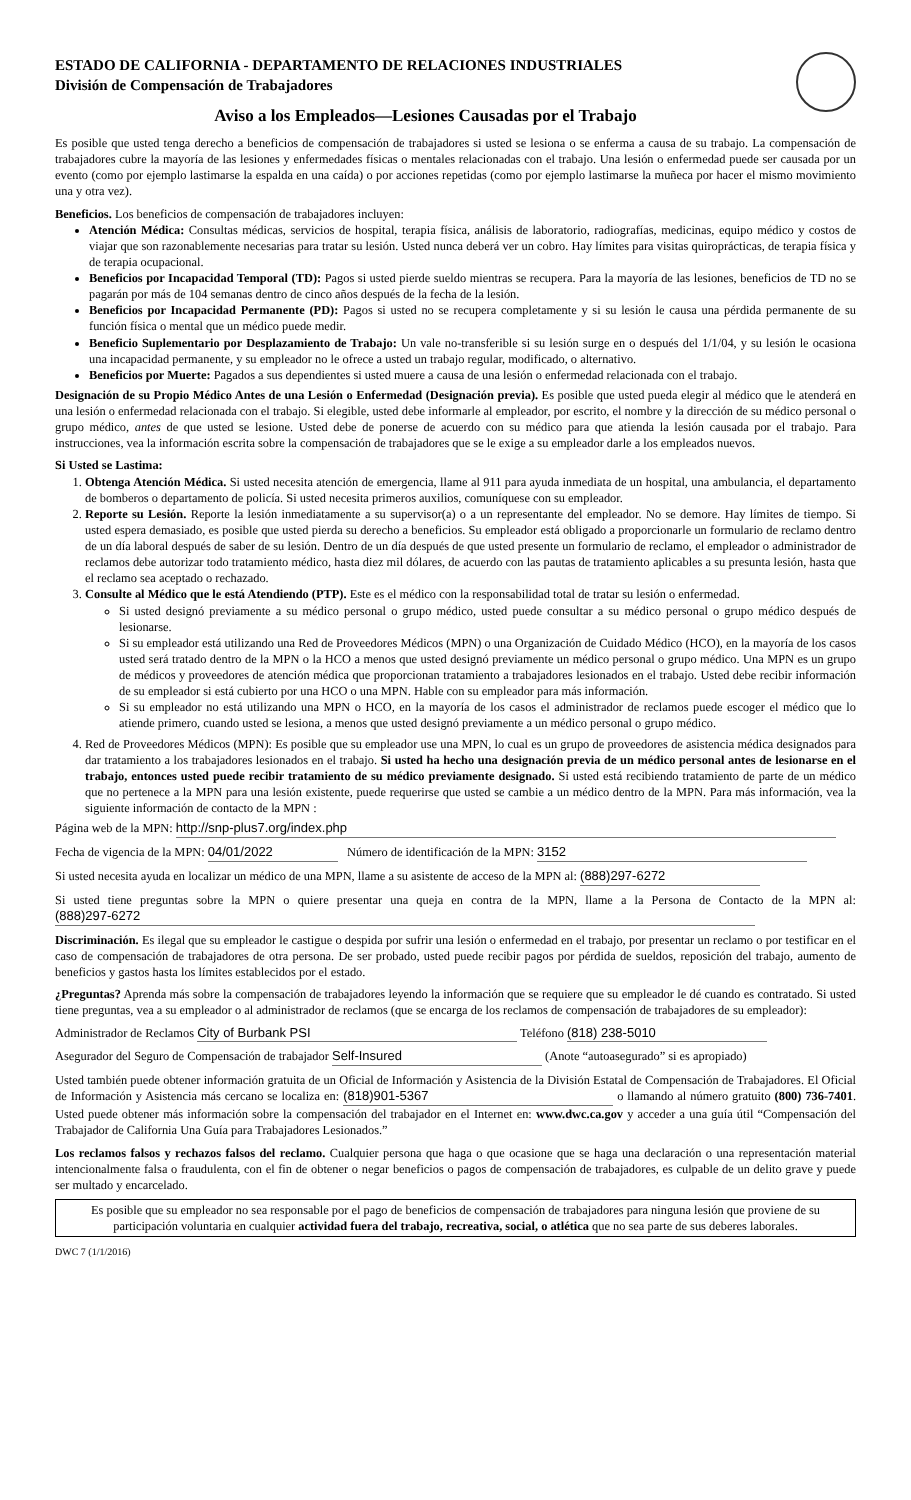ESTADO DE CALIFORNIA - DEPARTAMENTO DE RELACIONES INDUSTRIALES
División de Compensación de Trabajadores
Aviso a los Empleados—Lesiones Causadas por el Trabajo
Es posible que usted tenga derecho a beneficios de compensación de trabajadores si usted se lesiona o se enferma a causa de su trabajo. La compensación de trabajadores cubre la mayoría de las lesiones y enfermedades físicas o mentales relacionadas con el trabajo. Una lesión o enfermedad puede ser causada por un evento (como por ejemplo lastimarse la espalda en una caída) o por acciones repetidas (como por ejemplo lastimarse la muñeca por hacer el mismo movimiento una y otra vez).
Beneficios. Los beneficios de compensación de trabajadores incluyen:
Atención Médica: Consultas médicas, servicios de hospital, terapia física, análisis de laboratorio, radiografías, medicinas, equipo médico y costos de viajar que son razonablemente necesarias para tratar su lesión. Usted nunca deberá ver un cobro. Hay límites para visitas quiroprácticas, de terapia física y de terapia ocupacional.
Beneficios por Incapacidad Temporal (TD): Pagos si usted pierde sueldo mientras se recupera. Para la mayoría de las lesiones, beneficios de TD no se pagarán por más de 104 semanas dentro de cinco años después de la fecha de la lesión.
Beneficios por Incapacidad Permanente (PD): Pagos si usted no se recupera completamente y si su lesión le causa una pérdida permanente de su función física o mental que un médico puede medir.
Beneficio Suplementario por Desplazamiento de Trabajo: Un vale no-transferible si su lesión surge en o después del 1/1/04, y su lesión le ocasiona una incapacidad permanente, y su empleador no le ofrece a usted un trabajo regular, modificado, o alternativo.
Beneficios por Muerte: Pagados a sus dependientes si usted muere a causa de una lesión o enfermedad relacionada con el trabajo.
Designación de su Propio Médico Antes de una Lesión o Enfermedad (Designación previa). Es posible que usted pueda elegir al médico que le atenderá en una lesión o enfermedad relacionada con el trabajo. Si elegible, usted debe informarle al empleador, por escrito, el nombre y la dirección de su médico personal o grupo médico, antes de que usted se lesione. Usted debe de ponerse de acuerdo con su médico para que atienda la lesión causada por el trabajo. Para instrucciones, vea la información escrita sobre la compensación de trabajadores que se le exige a su empleador darle a los empleados nuevos.
Si Usted se Lastima:
1. Obtenga Atención Médica. Si usted necesita atención de emergencia, llame al 911 para ayuda inmediata de un hospital, una ambulancia, el departamento de bomberos o departamento de policía. Si usted necesita primeros auxilios, comuníquese con su empleador.
2. Reporte su Lesión. Reporte la lesión inmediatamente a su supervisor(a) o a un representante del empleador. No se demore. Hay límites de tiempo. Si usted espera demasiado, es posible que usted pierda su derecho a beneficios. Su empleador está obligado a proporcionarle un formulario de reclamo dentro de un día laboral después de saber de su lesión. Dentro de un día después de que usted presente un formulario de reclamo, el empleador o administrador de reclamos debe autorizar todo tratamiento médico, hasta diez mil dólares, de acuerdo con las pautas de tratamiento aplicables a su presunta lesión, hasta que el reclamo sea aceptado o rechazado.
3. Consulte al Médico que le está Atendiendo (PTP). Este es el médico con la responsabilidad total de tratar su lesión o enfermedad.
Si usted designó previamente a su médico personal o grupo médico, usted puede consultar a su médico personal o grupo médico después de lesionarse.
Si su empleador está utilizando una Red de Proveedores Médicos (MPN) o una Organización de Cuidado Médico (HCO), en la mayoría de los casos usted será tratado dentro de la MPN o la HCO a menos que usted designó previamente un médico personal o grupo médico. Una MPN es un grupo de médicos y proveedores de atención médica que proporcionan tratamiento a trabajadores lesionados en el trabajo. Usted debe recibir información de su empleador si está cubierto por una HCO o una MPN. Hable con su empleador para más información.
Si su empleador no está utilizando una MPN o HCO, en la mayoría de los casos el administrador de reclamos puede escoger el médico que lo atiende primero, cuando usted se lesiona, a menos que usted designó previamente a un médico personal o grupo médico.
4. Red de Proveedores Médicos (MPN): Es posible que su empleador use una MPN, lo cual es un grupo de proveedores de asistencia médica designados para dar tratamiento a los trabajadores lesionados en el trabajo. Si usted ha hecho una designación previa de un médico personal antes de lesionarse en el trabajo, entonces usted puede recibir tratamiento de su médico previamente designado. Si usted está recibiendo tratamiento de parte de un médico que no pertenece a la MPN para una lesión existente, puede requerirse que usted se cambie a un médico dentro de la MPN. Para más información, vea la siguiente información de contacto de la MPN :
Página web de la MPN: http://snp-plus7.org/index.php
Fecha de vigencia de la MPN: 04/01/2022 Número de identificación de la MPN: 3152
Si usted necesita ayuda en localizar un médico de una MPN, llame a su asistente de acceso de la MPN al: (888)297-6272
Si usted tiene preguntas sobre la MPN o quiere presentar una queja en contra de la MPN, llame a la Persona de Contacto de la MPN al: (888)297-6272
Discriminación. Es ilegal que su empleador le castigue o despida por sufrir una lesión o enfermedad en el trabajo, por presentar un reclamo o por testificar en el caso de compensación de trabajadores de otra persona. De ser probado, usted puede recibir pagos por pérdida de sueldos, reposición del trabajo, aumento de beneficios y gastos hasta los límites establecidos por el estado.
¿Preguntas? Aprenda más sobre la compensación de trabajadores leyendo la información que se requiere que su empleador le dé cuando es contratado. Si usted tiene preguntas, vea a su empleador o al administrador de reclamos (que se encarga de los reclamos de compensación de trabajadores de su empleador):
Administrador de Reclamos City of Burbank PSI Teléfono (818) 238-5010
Asegurador del Seguro de Compensación de trabajador Self-Insured (Anote “autoasegurado” si es apropiado)
Usted también puede obtener información gratuita de un Oficial de Información y Asistencia de la División Estatal de Compensación de Trabajadores. El Oficial de Información y Asistencia más cercano se localiza en: (818)901-5367 o llamando al número gratuito (800) 736-7401. Usted puede obtener más información sobre la compensación del trabajador en el Internet en: www.dwc.ca.gov y acceder a una guía útil “Compensación del Trabajador de California Una Guía para Trabajadores Lesionados.”
Los reclamos falsos y rechazos falsos del reclamo. Cualquier persona que haga o que ocasione que se haga una declaración o una representación material intencionalmente falsa o fraudulenta, con el fin de obtener o negar beneficios o pagos de compensación de trabajadores, es culpable de un delito grave y puede ser multado y encarcelado.
Es posible que su empleador no sea responsable por el pago de beneficios de compensación de trabajadores para ninguna lesión que proviene de su participación voluntaria en cualquier actividad fuera del trabajo, recreativa, social, o atlética que no sea parte de sus deberes laborales.
DWC 7 (1/1/2016)